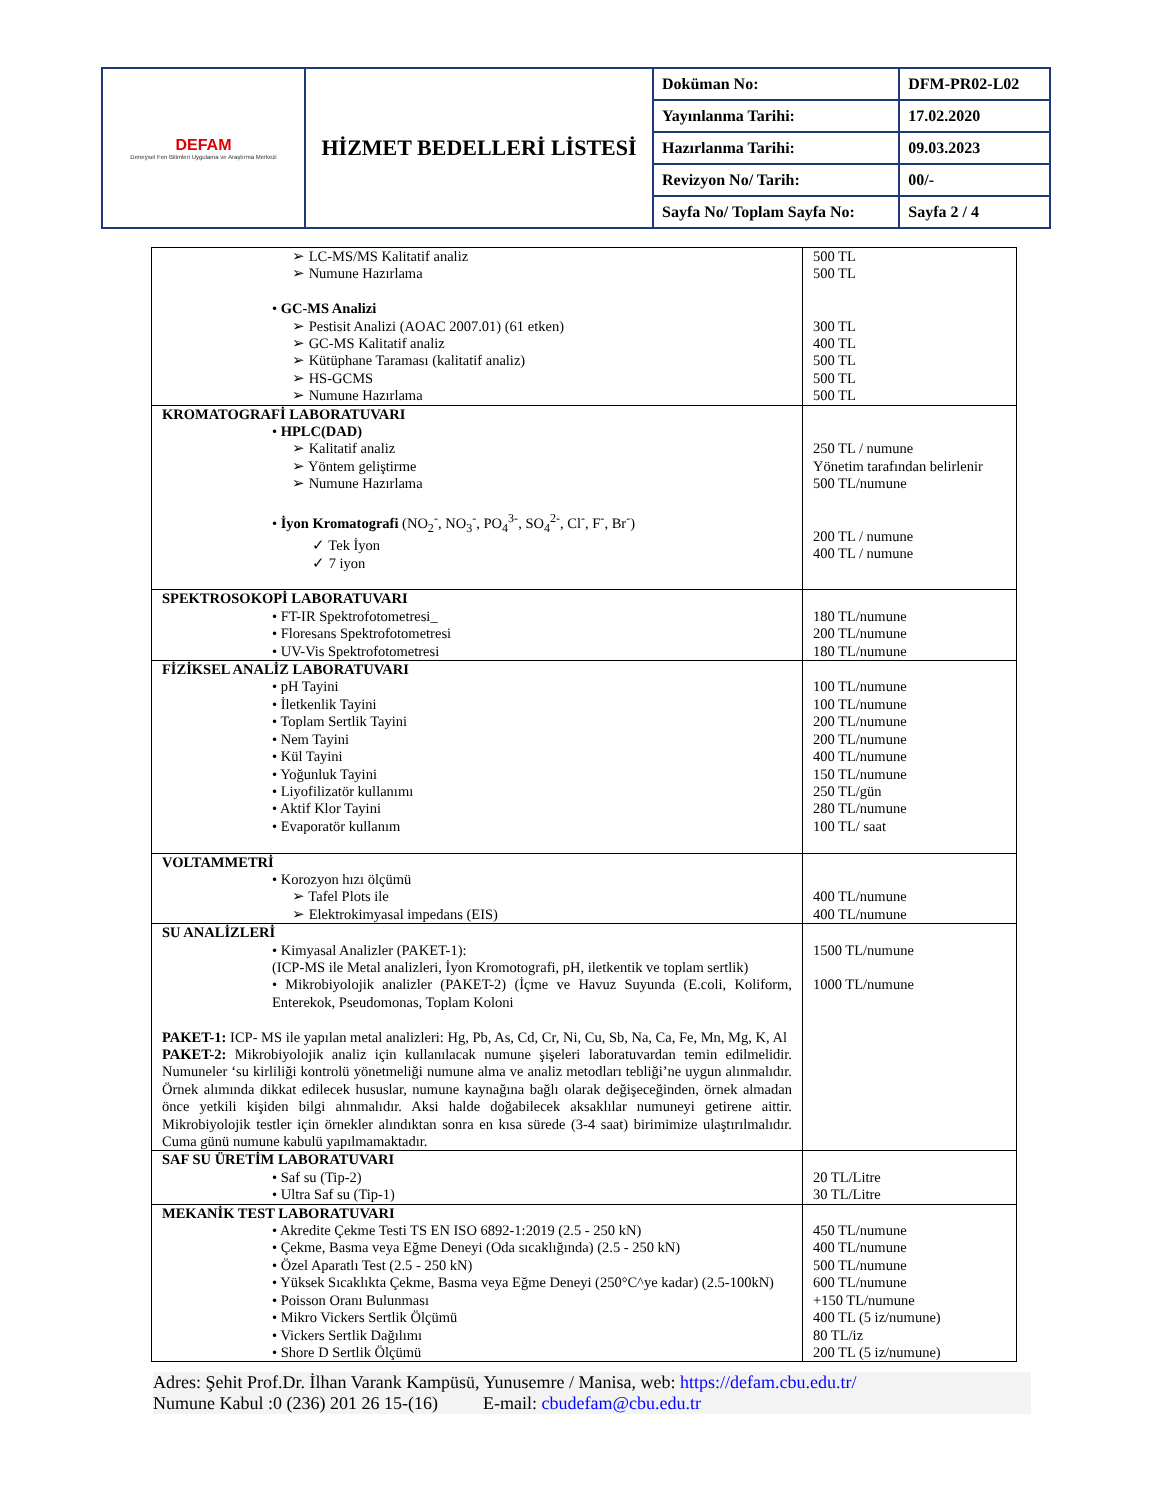| DEFAM Deneysel Fen Bilimleri Uygulama ve Araştırma Merkezi | HİZMET BEDELLERİ LİSTESİ | Doküman No: | DFM-PR02-L02 |
| | | Yayınlanma Tarihi: | 17.02.2020 |
| | | Hazırlanma Tarihi: | 09.03.2023 |
| | | Revizyon No/ Tarih: | 00/- |
| | | Sayfa No/ Toplam Sayfa No: | Sayfa 2 / 4 |
| ➢ LC-MS/MS Kalitatif analiz ➢ Numune Hazırlama • GC-MS Analizi ➢ Pestisit Analizi (AOAC 2007.01) (61 etken) ➢ GC-MS Kalitatif analiz ➢ Kütüphane Taraması (kalitatif analiz) ➢ HS-GCMS ➢ Numune Hazırlama | 500 TL 500 TL 300 TL 400 TL 500 TL 500 TL 500 TL |
| KROMATOGRAFİ LABORATUVARI • HPLC(DAD) ➢ Kalitatif analiz ➢ Yöntem geliştirme ➢ Numune Hazırlama • İyon Kromatografi (NO<sub>2</sub><sup>-</sup>, NO<sub>3</sub><sup>-</sup>, PO<sub>4</sub><sup>3-</sup>, SO<sub>4</sub><sup>2-</sup>, Cl<sup>-</sup>, F<sup>-</sup>, Br<sup>-</sup>) ✓ Tek İyon ✓ 7 iyon | 250 TL / numune Yönetim tarafından belirlenir 500 TL/numune 200 TL / numune 400 TL / numune |
| SPEKTROSOKOPİ LABORATUVARI • FT-IR Spektrofotometresi_ • Floresans Spektrofotometresi • UV-Vis Spektrofotometresi | 180 TL/numune 200 TL/numune 180 TL/numune |
| FİZİKSEL ANALİZ LABORATUVARI • pH Tayini • İletkenlik Tayini • Toplam Sertlik Tayini • Nem Tayini • Kül Tayini • Yoğunluk Tayini • Liyofilizatör kullanımı • Aktif Klor Tayini • Evaporatör kullanım | 100 TL/numune 100 TL/numune 200 TL/numune 200 TL/numune 400 TL/numune 150 TL/numune 250 TL/gün 280 TL/numune 100 TL/ saat |
| VOLTAMMETRİ • Korozyon hızı ölçümü ➢ Tafel Plots ile ➢ Elektrokimyasal impedans (EIS) | 400 TL/numune 400 TL/numune |
| SU ANALİZLERİ • Kimyasal Analizler (PAKET-1): (ICP-MS ile Metal analizleri, İyon Kromotografi, pH, iletkentik ve toplam sertlik) • Mikrobiyolojik analizler (PAKET-2) (İçme ve Havuz Suyunda (E.coli, Koliform, Enterekok, Pseudomonas, Toplam Koloni PAKET-1: ICP- MS ile yapılan metal analizleri: Hg, Pb, As, Cd, Cr, Ni, Cu, Sb, Na, Ca, Fe, Mn, Mg, K, Al PAKET-2: Mikrobiyolojik analiz için kullanılacak numune şişeleri laboratuvardan temin edilmelidir. Numuneler ‘su kirliliği kontrolü yönetmeliği numune alma ve analiz metodları tebliği’ne uygun alınmalıdır. Örnek alımında dikkat edilecek hususlar, numune kaynağına bağlı olarak değişeceğinden, örnek almadan önce yetkili kişiden bilgi alınmalıdır. Aksi halde doğabilecek aksaklılar numuneyi getirene aittir. Mikrobiyolojik testler için örnekler alındıktan sonra en kısa sürede (3-4 saat) birimimize ulaştırılmalıdır. Cuma günü numune kabulü yapılmamaktadır. | 1500 TL/numune 1000 TL/numune |
| SAF SU ÜRETİM LABORATUVARI • Saf su (Tip-2) • Ultra Saf su (Tip-1) | 20 TL/Litre 30 TL/Litre |
| MEKANİK TEST LABORATUVARI • Akredite Çekme Testi TS EN ISO 6892-1:2019 (2.5 - 250 kN) • Çekme, Basma veya Eğme Deneyi (Oda sıcaklığında) (2.5 - 250 kN) • Özel Aparatlı Test (2.5 - 250 kN) • Yüksek Sıcaklıkta Çekme, Basma veya Eğme Deneyi (250°C^ye kadar) (2.5-100kN) • Poisson Oranı Bulunması • Mikro Vickers Sertlik Ölçümü • Vickers Sertlik Dağılımı • Shore D Sertlik Ölçümü | 450 TL/numune 400 TL/numune 500 TL/numune 600 TL/numune +150 TL/numune 400 TL (5 iz/numune) 80 TL/iz 200 TL (5 iz/numune) |
Adres: Şehit Prof.Dr. İlhan Varank Kampüsü, Yunusemre / Manisa, web: https://defam.cbu.edu.tr/
Numune Kabul :0 (236) 201 26 15-(16) E-mail: cbudefam@cbu.edu.tr